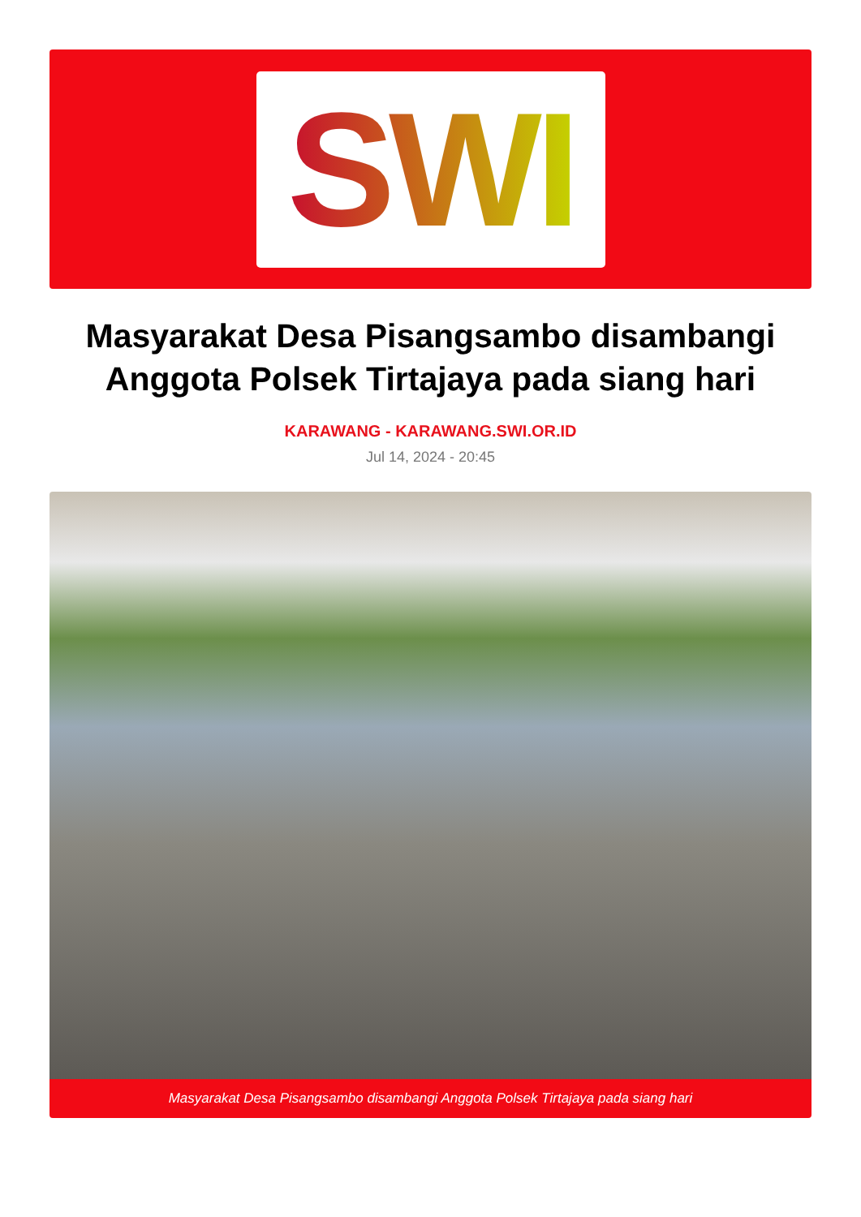SWI
Masyarakat Desa Pisangsambo disambangi Anggota Polsek Tirtajaya pada siang hari
KARAWANG - KARAWANG.SWI.OR.ID
Jul 14, 2024 - 20:45
Masyarakat Desa Pisangsambo disambangi Anggota Polsek Tirtajaya pada siang hari